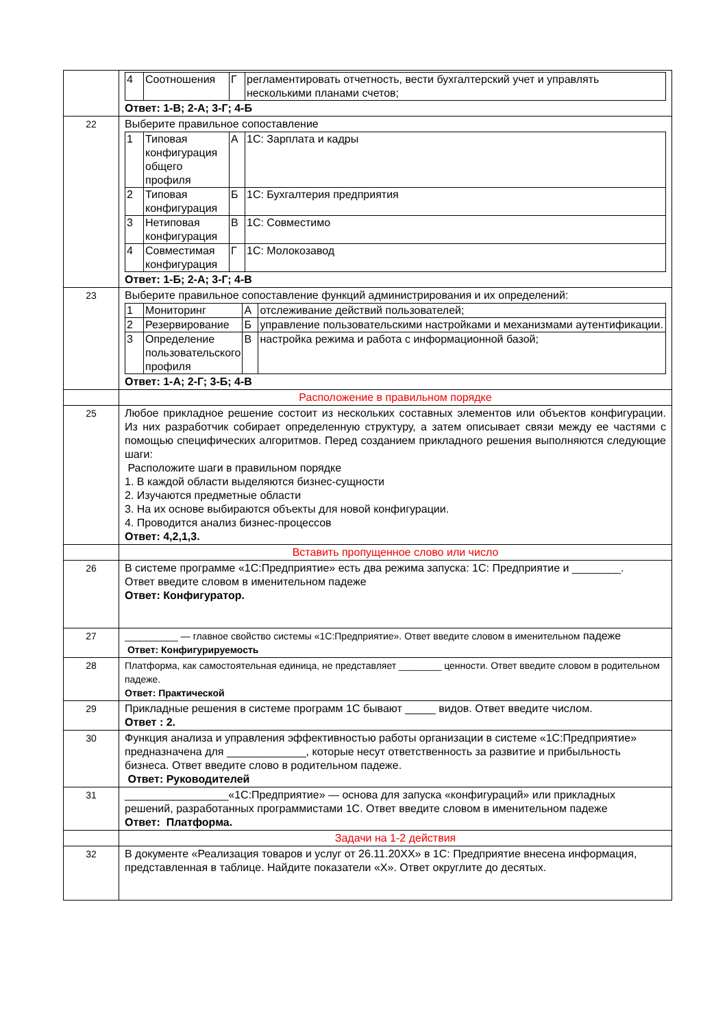| | / 4 / Соотношения / Г / регламентировать отчетность, вести бухгалтерский учет и управлять несколькими планами счетов; / Ответ: 1-В; 2-А; 3-Г; 4-Б |
| 22 | Выберите правильное сопоставление / 1 / Типовая конфигурация общего профиля / А / 1С: Зарплата и кадры / / 2 / Типовая конфигурация / Б / 1С: Бухгалтерия предприятия / / 3 / Нетиповая конфигурация / В / 1С: Совместимо / / 4 / Совместимая конфигурация / Г / 1С: Молокозавод / Ответ: 1-Б; 2-А; 3-Г; 4-В |
| 23 | Выберите правильное сопоставление функций администрирования и их определений: / 1 / Мониторинг / А / отслеживание действий пользователей; / / 2 / Резервирование / Б / управление пользовательскими настройками и механизмами аутентификации. / / 3 / Определение пользовательского профиля / В / настройка режима и работа с информационной базой; / Ответ: 1-А; 2-Г; 3-Б; 4-В |
| | Расположение в правильном порядке |
| 25 | Любое прикладное решение состоит из нескольких составных элементов или объектов конфигурации. Из них разработчик собирает определенную структуру, а затем описывает связи между ее частями с помощью специфических алгоритмов. Перед созданием прикладного решения выполняются следующие шаги: Расположите шаги в правильном порядке 1. В каждой области выделяются бизнес-сущности 2. Изучаются предметные области 3. На их основе выбираются объекты для новой конфигурации. 4. Проводится анализ бизнес-процессов Ответ: 4,2,1,3. |
| | Вставить пропущенное слово или число |
| 26 | В системе программе «1С:Предприятие» есть два режима запуска: 1С: Предприятие и ________. Ответ введите словом в именительном падеже Ответ: Конфигуратор. |
| 27 | __________ — главное свойство системы «1С:Предприятие». Ответ введите словом в именительном падеже Ответ: Конфигурируемость |
| 28 | Платформа, как самостоятельная единица, не представляет ________ ценности. Ответ введите словом в родительном падеже. Ответ: Практической |
| 29 | Прикладные решения в системе программ 1С бывают _____ видов. Ответ введите числом. Ответ : 2. |
| 30 | Функция анализа и управления эффективностью работы организации в системе «1С:Предприятие» предназначена для _____________, которые несут ответственность за развитие и прибыльность бизнеса. Ответ введите слово в родительном падеже. Ответ: Руководителей |
| 31 | _________________«1С:Предприятие» — основа для запуска «конфигураций» или прикладных решений, разработанных программистами 1С. Ответ введите словом в именительном падеже Ответ: Платформа. |
| | Задачи на 1-2 действия |
| 32 | В документе «Реализация товаров и услуг от 26.11.20ХХ» в 1С: Предприятие внесена информация, представленная в таблице. Найдите показатели «Х». Ответ округлите до десятых. |